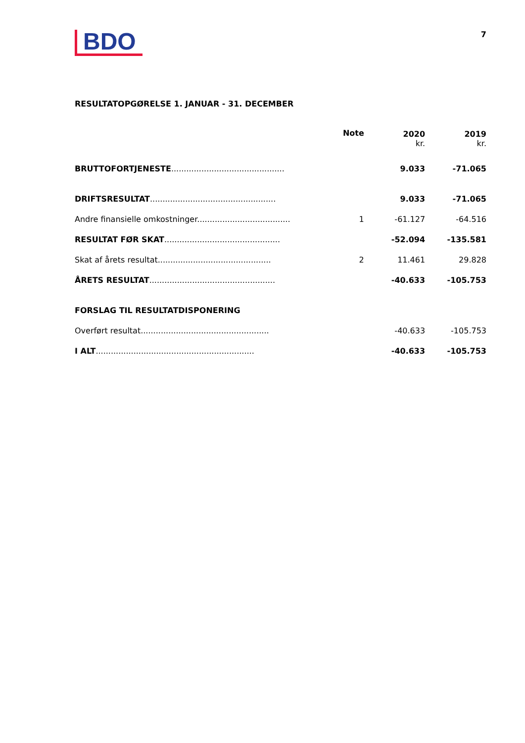BDO
7
RESULTATOPGØRELSE 1. JANUAR - 31. DECEMBER
| | Note | 2020 kr. | 2019 kr. |
| --- | --- | --- | --- |
| BRUTTOFORTJENESTE ............................................. | | 9.033 | -71.065 |
| DRIFTSRESULTAT .................................................. | | 9.033 | -71.065 |
| Andre finansielle omkostninger..................................... | 1 | -61.127 | -64.516 |
| RESULTAT FØR SKAT .............................................. | | -52.094 | -135.581 |
| Skat af årets resultat............................................. | 2 | 11.461 | 29.828 |
| ÅRETS RESULTAT .................................................. | | -40.633 | -105.753 |
| FORSLAG TIL RESULTATDISPONERING | | | |
| Overført resultat................................................... | | -40.633 | -105.753 |
| I ALT ............................................................... | | -40.633 | -105.753 |